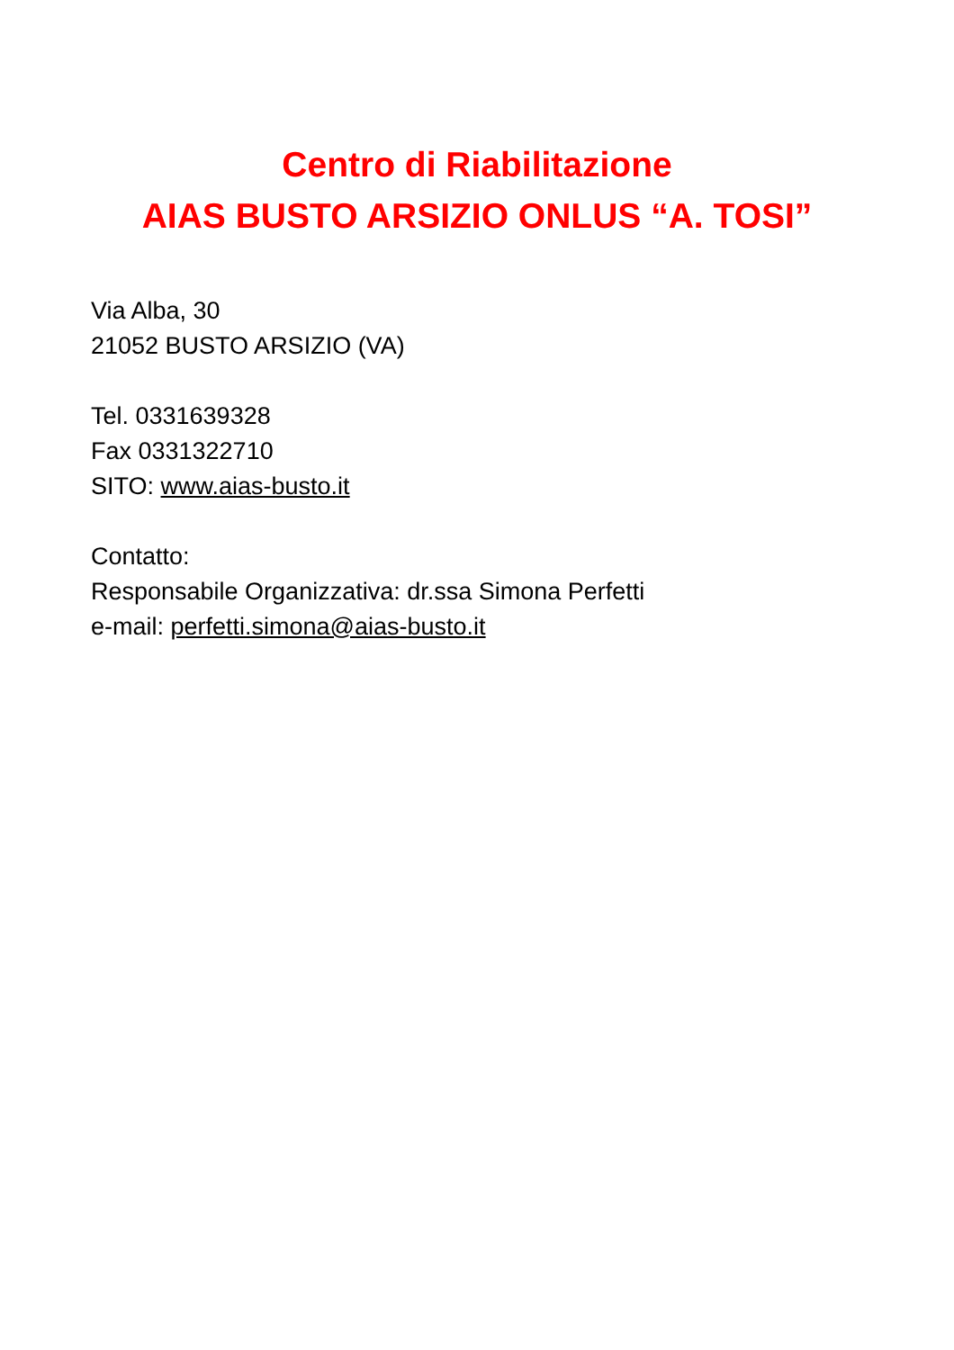Centro di Riabilitazione
AIAS BUSTO ARSIZIO ONLUS “A. TOSI”
Via Alba, 30
21052 BUSTO ARSIZIO (VA)
Tel. 0331639328
Fax 0331322710
SITO: www.aias-busto.it
Contatto:
Responsabile Organizzativa: dr.ssa Simona Perfetti
e-mail: perfetti.simona@aias-busto.it